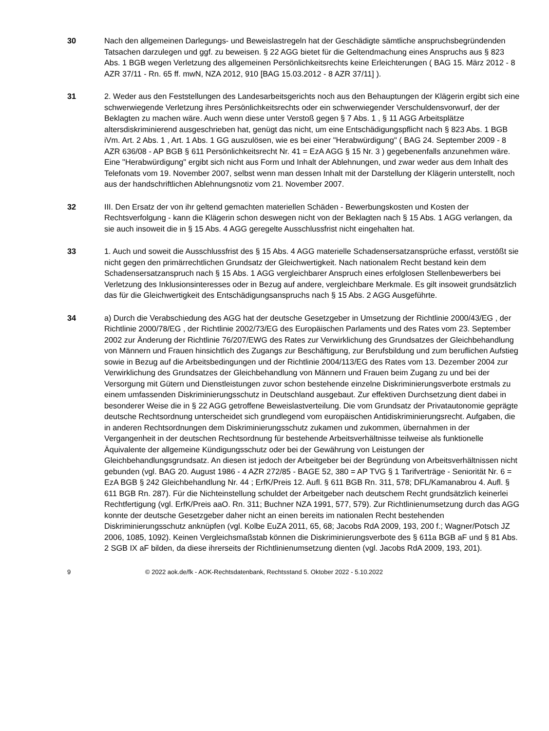30 Nach den allgemeinen Darlegungs- und Beweislastregeln hat der Geschädigte sämtliche anspruchsbegründenden Tatsachen darzulegen und ggf. zu beweisen. § 22 AGG bietet für die Geltendmachung eines Anspruchs aus § 823 Abs. 1 BGB wegen Verletzung des allgemeinen Persönlichkeitsrechts keine Erleichterungen ( BAG 15. März 2012 - 8 AZR 37/11 - Rn. 65 ff. mwN, NZA 2012, 910 [BAG 15.03.2012 - 8 AZR 37/11] ).
31 2. Weder aus den Feststellungen des Landesarbeitsgerichts noch aus den Behauptungen der Klägerin ergibt sich eine schwerwiegende Verletzung ihres Persönlichkeitsrechts oder ein schwerwiegender Verschuldensvorwurf, der der Beklagten zu machen wäre. Auch wenn diese unter Verstoß gegen § 7 Abs. 1 , § 11 AGG Arbeitsplätze altersdiskriminierend ausgeschrieben hat, genügt das nicht, um eine Entschädigungspflicht nach § 823 Abs. 1 BGB iVm. Art. 2 Abs. 1 , Art. 1 Abs. 1 GG auszulösen, wie es bei einer "Herabwürdigung" ( BAG 24. September 2009 - 8 AZR 636/08 - AP BGB § 611 Persönlichkeitsrecht Nr. 41 = EzA AGG § 15 Nr. 3 ) gegebenenfalls anzunehmen wäre. Eine "Herabwürdigung" ergibt sich nicht aus Form und Inhalt der Ablehnungen, und zwar weder aus dem Inhalt des Telefonats vom 19. November 2007, selbst wenn man dessen Inhalt mit der Darstellung der Klägerin unterstellt, noch aus der handschriftlichen Ablehnungsnotiz vom 21. November 2007.
32 III. Den Ersatz der von ihr geltend gemachten materiellen Schäden - Bewerbungskosten und Kosten der Rechtsverfolgung - kann die Klägerin schon deswegen nicht von der Beklagten nach § 15 Abs. 1 AGG verlangen, da sie auch insoweit die in § 15 Abs. 4 AGG geregelte Ausschlussfrist nicht eingehalten hat.
33 1. Auch und soweit die Ausschlussfrist des § 15 Abs. 4 AGG materielle Schadensersatzansprüche erfasst, verstößt sie nicht gegen den primärrechtlichen Grundsatz der Gleichwertigkeit. Nach nationalem Recht bestand kein dem Schadensersatzanspruch nach § 15 Abs. 1 AGG vergleichbarer Anspruch eines erfolglosen Stellenbewerbers bei Verletzung des Inklusionsinteresses oder in Bezug auf andere, vergleichbare Merkmale. Es gilt insoweit grundsätzlich das für die Gleichwertigkeit des Entschädigungsanspruchs nach § 15 Abs. 2 AGG Ausgeführte.
34 a) Durch die Verabschiedung des AGG hat der deutsche Gesetzgeber in Umsetzung der Richtlinie 2000/43/EG , der Richtlinie 2000/78/EG , der Richtlinie 2002/73/EG des Europäischen Parlaments und des Rates vom 23. September 2002 zur Änderung der Richtlinie 76/207/EWG des Rates zur Verwirklichung des Grundsatzes der Gleichbehandlung von Männern und Frauen hinsichtlich des Zugangs zur Beschäftigung, zur Berufsbildung und zum beruflichen Aufstieg sowie in Bezug auf die Arbeitsbedingungen und der Richtlinie 2004/113/EG des Rates vom 13. Dezember 2004 zur Verwirklichung des Grundsatzes der Gleichbehandlung von Männern und Frauen beim Zugang zu und bei der Versorgung mit Gütern und Dienstleistungen zuvor schon bestehende einzelne Diskriminierungsverbote erstmals zu einem umfassenden Diskriminierungsschutz in Deutschland ausgebaut. Zur effektiven Durchsetzung dient dabei in besonderer Weise die in § 22 AGG getroffene Beweislastverteilung. Die vom Grundsatz der Privatautonomie geprägte deutsche Rechtsordnung unterscheidet sich grundlegend vom europäischen Antidiskriminierungsrecht. Aufgaben, die in anderen Rechtsordnungen dem Diskriminierungsschutz zukamen und zukommen, übernahmen in der Vergangenheit in der deutschen Rechtsordnung für bestehende Arbeitsverhältnisse teilweise als funktionelle Äquivalente der allgemeine Kündigungsschutz oder bei der Gewährung von Leistungen der Gleichbehandlungsgrundsatz. An diesen ist jedoch der Arbeitgeber bei der Begründung von Arbeitsverhältnissen nicht gebunden (vgl. BAG 20. August 1986 - 4 AZR 272/85 - BAGE 52, 380 = AP TVG § 1 Tarifverträge - Seniorität Nr. 6 = EzA BGB § 242 Gleichbehandlung Nr. 44 ; ErfK/Preis 12. Aufl. § 611 BGB Rn. 311, 578; DFL/Kamanabrou 4. Aufl. § 611 BGB Rn. 287). Für die Nichteinstellung schuldet der Arbeitgeber nach deutschem Recht grundsätzlich keinerlei Rechtfertigung (vgl. ErfK/Preis aaO. Rn. 311; Buchner NZA 1991, 577, 579). Zur Richtlinienumsetzung durch das AGG konnte der deutsche Gesetzgeber daher nicht an einen bereits im nationalen Recht bestehenden Diskriminierungsschutz anknüpfen (vgl. Kolbe EuZA 2011, 65, 68; Jacobs RdA 2009, 193, 200 f.; Wagner/Potsch JZ 2006, 1085, 1092). Keinen Vergleichsmaßstab können die Diskriminierungsverbote des § 611a BGB aF und § 81 Abs. 2 SGB IX aF bilden, da diese ihrerseits der Richtlinienumsetzung dienten (vgl. Jacobs RdA 2009, 193, 201).
9 © 2022 aok.de/fk - AOK-Rechtsdatenbank, Rechtsstand 5. Oktober 2022 - 5.10.2022